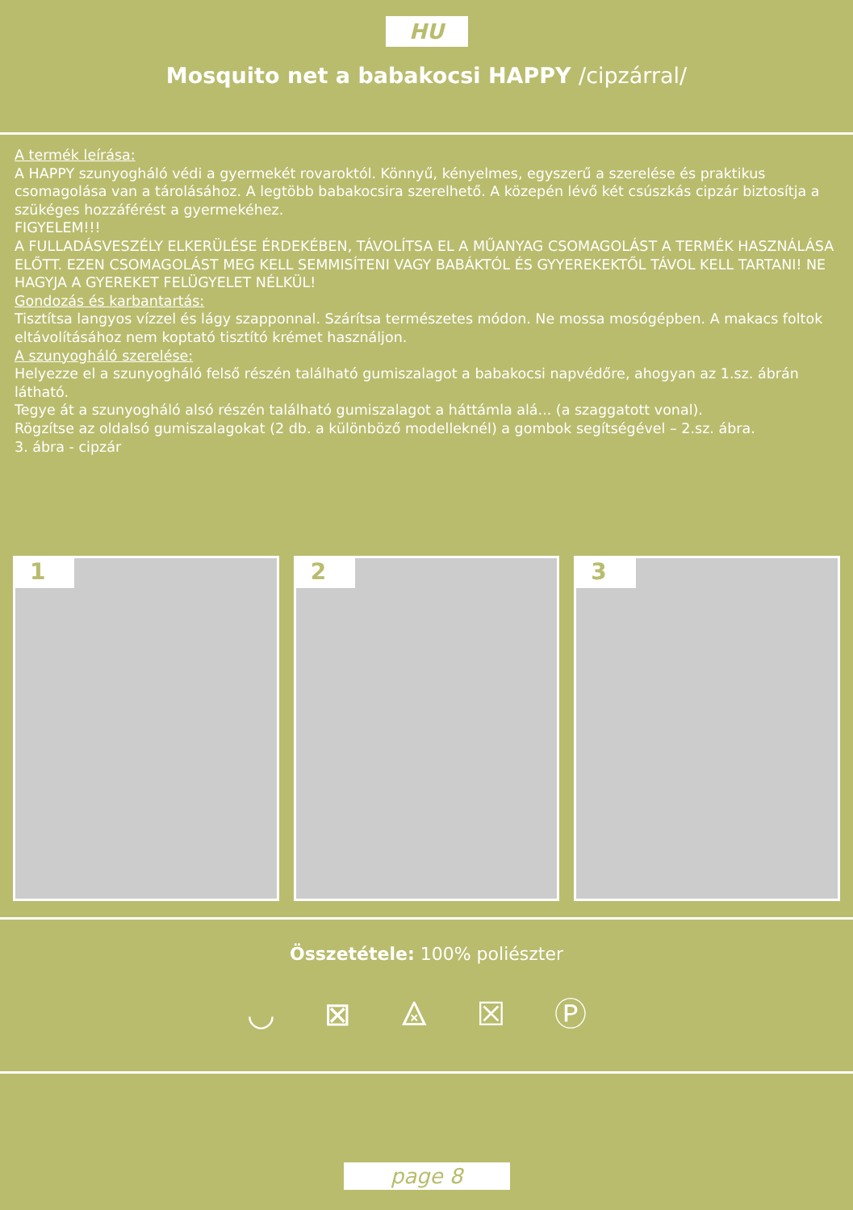HU
Mosquito net a babakocsi HAPPY /cipzárral/
A termék leírása:
A HAPPY szunyogháló védi a gyermekét rovaroktól. Könnyű, kényelmes, egyszerű a szerelése és praktikus csomagolása van a tárolásához. A legtöbb babakocsira szerelhető. A közepén lévő két csúszkás cipzár biztosítja a szükéges hozzáférést a gyermekéhez.
FIGYELEM!!!
A FULLADÁSVESZÉLY ELKERÜLÉSE ÉRDEKÉBEN, TÁVOLÍTSA EL A MŰANYAG CSOMAGOLÁST A TERMÉK HASZNÁLÁSA ELŐTT. EZEN CSOMAGOLÁST MEG KELL SEMMISÍTENI VAGY BABÁKTÓL ÉS GYYEREKEKTŐL TÁVOL KELL TARTANI! NE HAGYJA A GYEREKET FELÜGYELET NÉLKÜL!
Gondozás és karbantartás:
Tisztítsa langyos vízzel és lágy szapponnal. Szárítsa természetes módon. Ne mossa mosógépben. A makacs foltok eltávolításához nem koptató tisztító krémet használjon.
A szunyogháló szerelése:
Helyezze el a szunyogháló felső részén található gumiszalagot a babakocsi napvédőre, ahogyan az 1.sz. ábrán látható.
Tegye át a szunyogháló alsó részén található gumiszalagot a háttámla alá... (a szaggatott vonal).
Rögzítse az oldalsó gumiszalagokat (2 db. a különböző modelleknél) a gombok segítségével – 2.sz. ábra.
3. ábra - cipzár
1
2
3
Összetétele: 100% poliészter
◡ ⊠ ⨻ ☒ Ⓟ
page 8